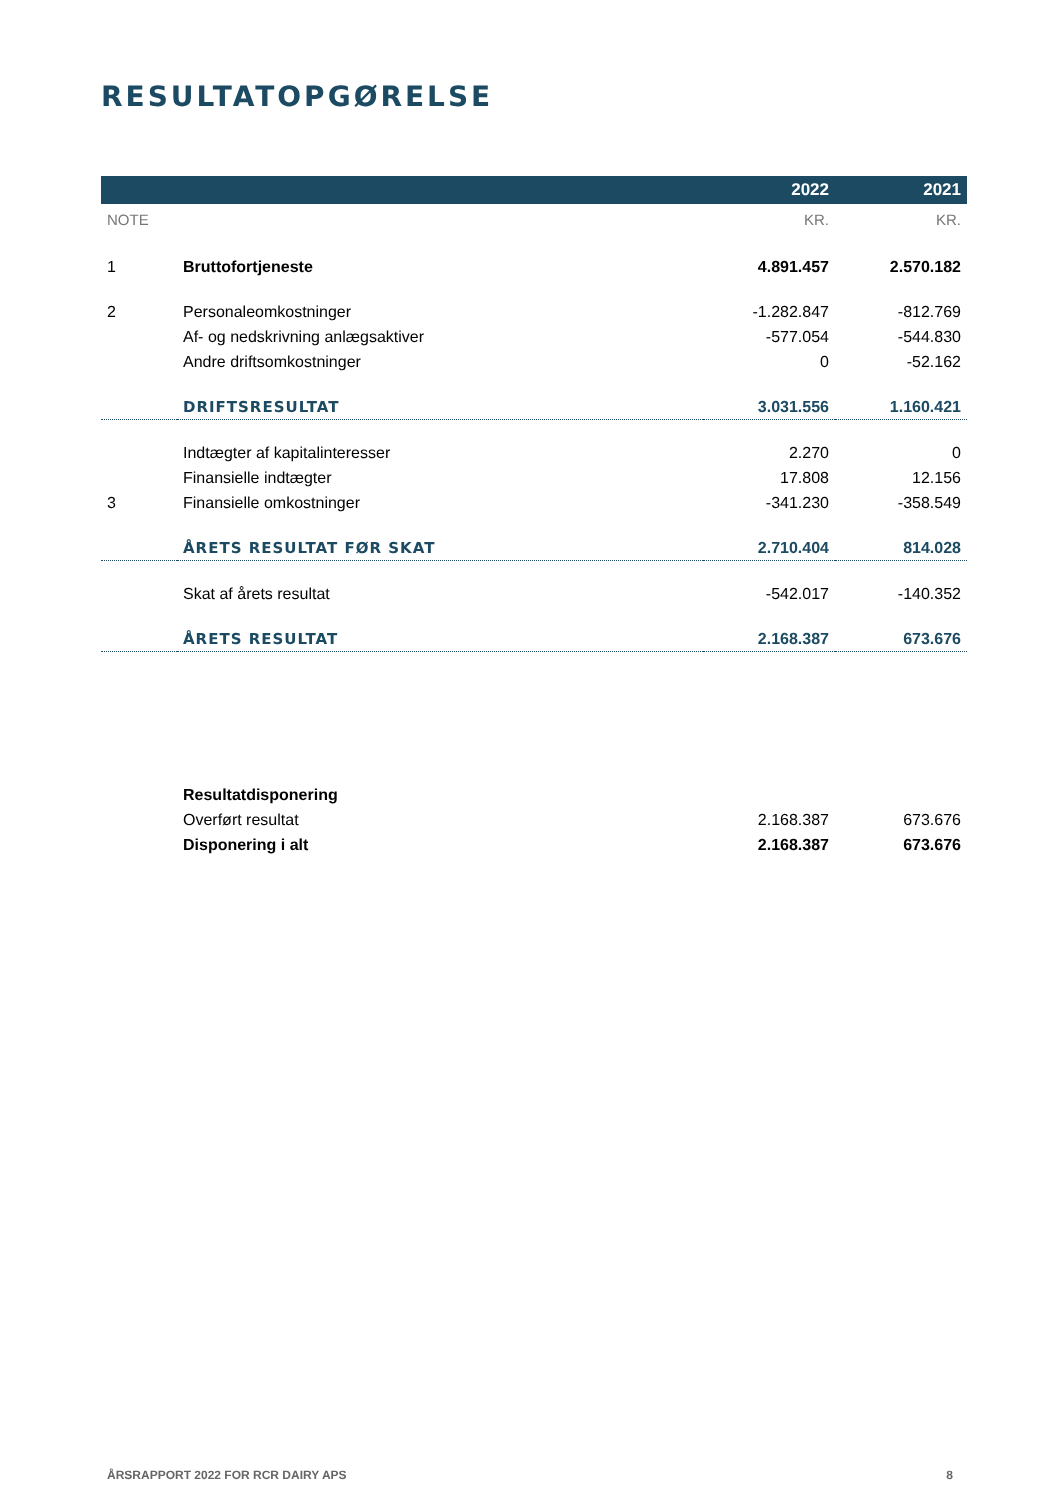RESULTATOPGØRELSE
| | | 2022 | 2021 |
| --- | --- | --- | --- |
| NOTE | | KR. | KR. |
| 1 | Bruttofortjeneste | 4.891.457 | 2.570.182 |
| 2 | Personaleomkostninger | -1.282.847 | -812.769 |
| | Af- og nedskrivning anlægsaktiver | -577.054 | -544.830 |
| | Andre driftsomkostninger | 0 | -52.162 |
| | DRIFTSRESULTAT | 3.031.556 | 1.160.421 |
| | Indtægter af kapitalinteresser | 2.270 | 0 |
| | Finansielle indtægter | 17.808 | 12.156 |
| 3 | Finansielle omkostninger | -341.230 | -358.549 |
| | ÅRETS RESULTAT FØR SKAT | 2.710.404 | 814.028 |
| | Skat af årets resultat | -542.017 | -140.352 |
| | ÅRETS RESULTAT | 2.168.387 | 673.676 |
| | Resultatdisponering | | |
| | Overført resultat | 2.168.387 | 673.676 |
| | Disponering i alt | 2.168.387 | 673.676 |
ÅRSRAPPORT 2022 FOR RCR DAIRY APS 8